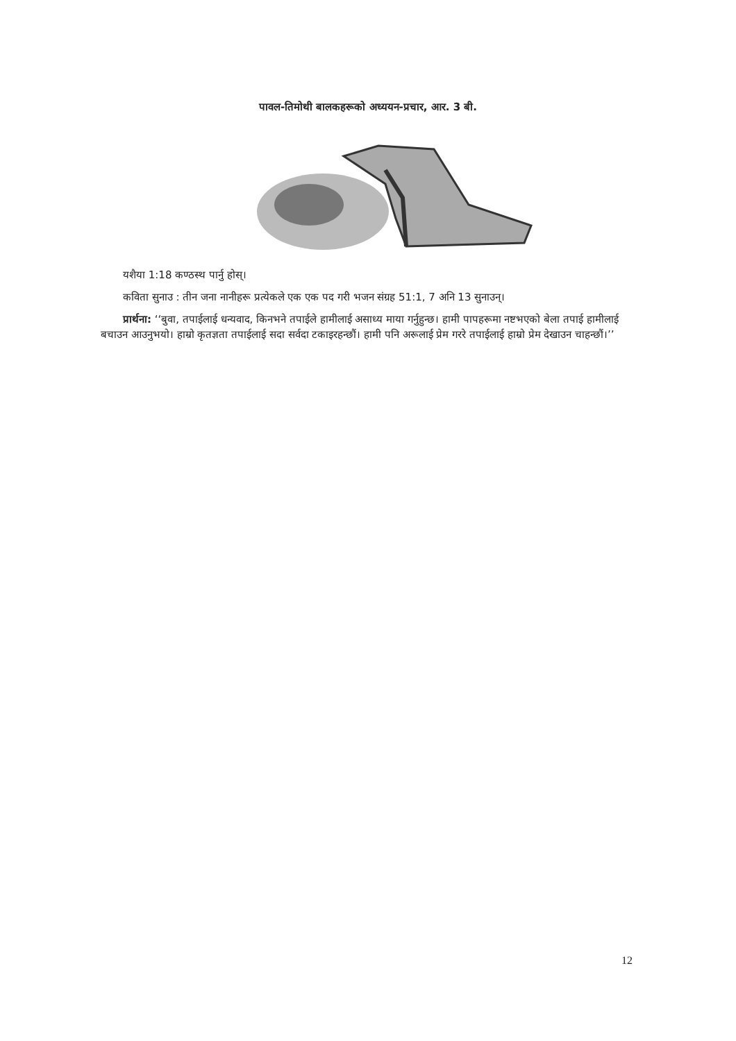पावल-तिमोथी बालकहरूको अध्ययन-प्रचार, आर. 3 बी.
यशैया 1:18 कण्ठस्थ पार्नु होस्।
कविता सुनाउ : तीन जना नानीहरू प्रत्येकले एक एक पद गरी भजन संग्रह 51:1, 7 अनि 13 सुनाउन्।
प्रार्थना: ‘‘बुवा, तपाईलाई धन्यवाद, किनभने तपाईले हामीलाई असाध्य माया गर्नुहुन्छ। हामी पापहरूमा नष्टभएको बेला तपाई हामीलाई बचाउन आउनुभयो। हाम्रो कृतज्ञता तपाईलाई सदा सर्वदा टकाइरहन्छौं। हामी पनि अरूलाई प्रेम गररे तपाईलाई हाम्रो प्रेम देखाउन चाहन्छौं।’’
12